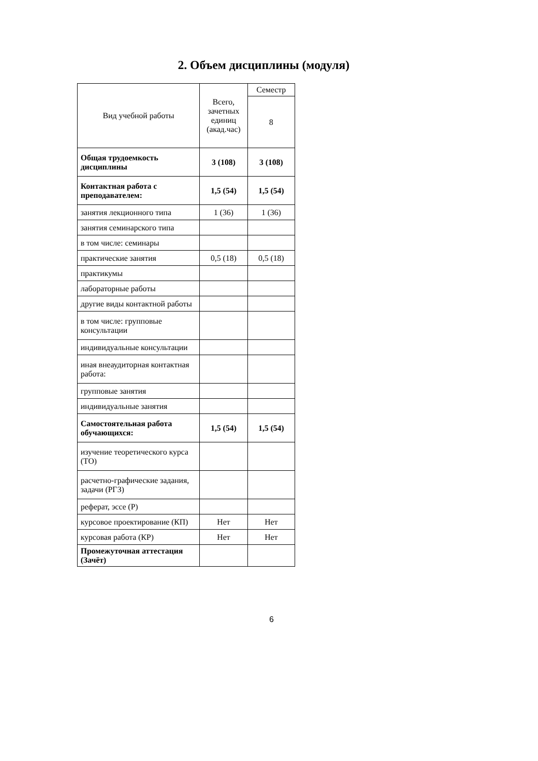2. Объем дисциплины (модуля)
| Вид учебной работы | Всего, зачетных единиц (акад.час) | Семестр |
| --- | --- | --- |
| | | 8 |
| Общая трудоемкость дисциплины | 3 (108) | 3 (108) |
| Контактная работа с преподавателем: | 1,5 (54) | 1,5 (54) |
| занятия лекционного типа | 1 (36) | 1 (36) |
| занятия семинарского типа | | |
| в том числе: семинары | | |
| практические занятия | 0,5 (18) | 0,5 (18) |
| практикумы | | |
| лабораторные работы | | |
| другие виды контактной работы | | |
| в том числе: групповые консультации | | |
| индивидуальные консультации | | |
| иная внеаудиторная контактная работа: | | |
| групповые занятия | | |
| индивидуальные занятия | | |
| Самостоятельная работа обучающихся: | 1,5 (54) | 1,5 (54) |
| изучение теоретического курса (ТО) | | |
| расчетно-графические задания, задачи (РГЗ) | | |
| реферат, эссе (Р) | | |
| курсовое проектирование (КП) | Нет | Нет |
| курсовая работа (КР) | Нет | Нет |
| Промежуточная аттестация (Зачёт) | | |
6